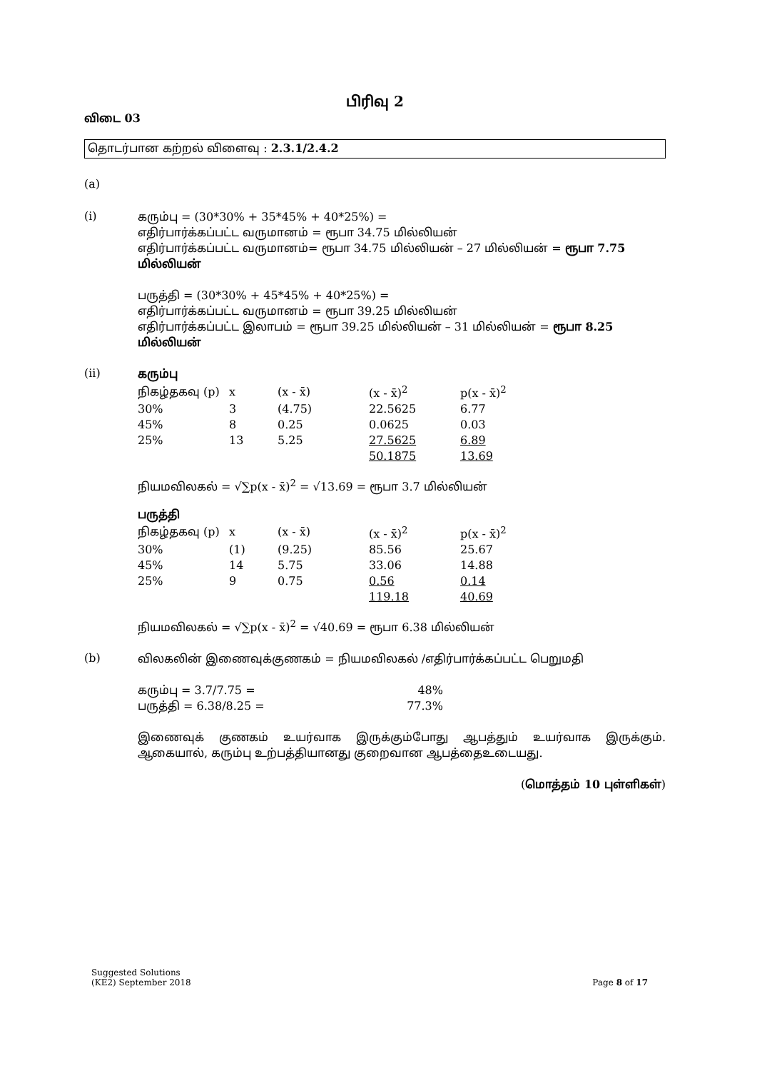பிரிவு 2
விடை 03
தொடர்பான கற்றல் விளைவு : 2.3.1/2.4.2
(a)
(i)
கரும்பு = (30*30% + 35*45% + 40*25%) =
எதிர்பார்க்கப்பட்ட வருமானம் = ரூபா 34.75 மில்லியன்
எதிர்பார்க்கப்பட்ட வருமானம்= ரூபா 34.75 மில்லியன் – 27 மில்லியன் = ரூபா 7.75 மில்லியன்
பருத்தி = (30*30% + 45*45% + 40*25%) =
எதிர்பார்க்கப்பட்ட வருமானம் = ரூபா 39.25 மில்லியன்
எதிர்பார்க்கப்பட்ட இலாபம் = ரூபா 39.25 மில்லியன் – 31 மில்லியன் = ரூபா 8.25 மில்லியன்
(ii)
கரும்பு
| நிகழ்தகவு (p) | x | (x - x̄) | (x - x̄)<sup>2</sup> | p(x - x̄)<sup>2</sup> |
| 30% | 3 | (4.75) | 22.5625 | 6.77 |
| 45% | 8 | 0.25 | 0.0625 | 0.03 |
| 25% | 13 | 5.25 | 27.5625 | 6.89 |
| | | | 50.1875 | 13.69 |
நியமவிலகல் = √∑p(x - x̄)<sup>2</sup> = √13.69 = ரூபா 3.7 மில்லியன்
பருத்தி
| நிகழ்தகவு (p) | x | (x - x̄) | (x - x̄)<sup>2</sup> | p(x - x̄)<sup>2</sup> |
| 30% | (1) | (9.25) | 85.56 | 25.67 |
| 45% | 14 | 5.75 | 33.06 | 14.88 |
| 25% | 9 | 0.75 | 0.56 | 0.14 |
| | | | 119.18 | 40.69 |
நியமவிலகல் = √∑p(x - x̄)<sup>2</sup> = √40.69 = ரூபா 6.38 மில்லியன்
(b)
விலகலின் இணைவுக்குணகம் = நியமவிலகல் /எதிர்பார்க்கப்பட்ட பெறுமதி
| கரும்பு = 3.7/7.75 = | 48% |
| பருத்தி = 6.38/8.25 = | 77.3% |
இணைவுக் குணகம் உயர்வாக இருக்கும்போது ஆபத்தும் உயர்வாக இருக்கும். ஆகையால், கரும்பு உற்பத்தியானது குறைவான ஆபத்தைஉடையது.
(மொத்தம் 10 புள்ளிகள்)
Suggested Solutions
(KE2) September 2018
Page 8 of 17